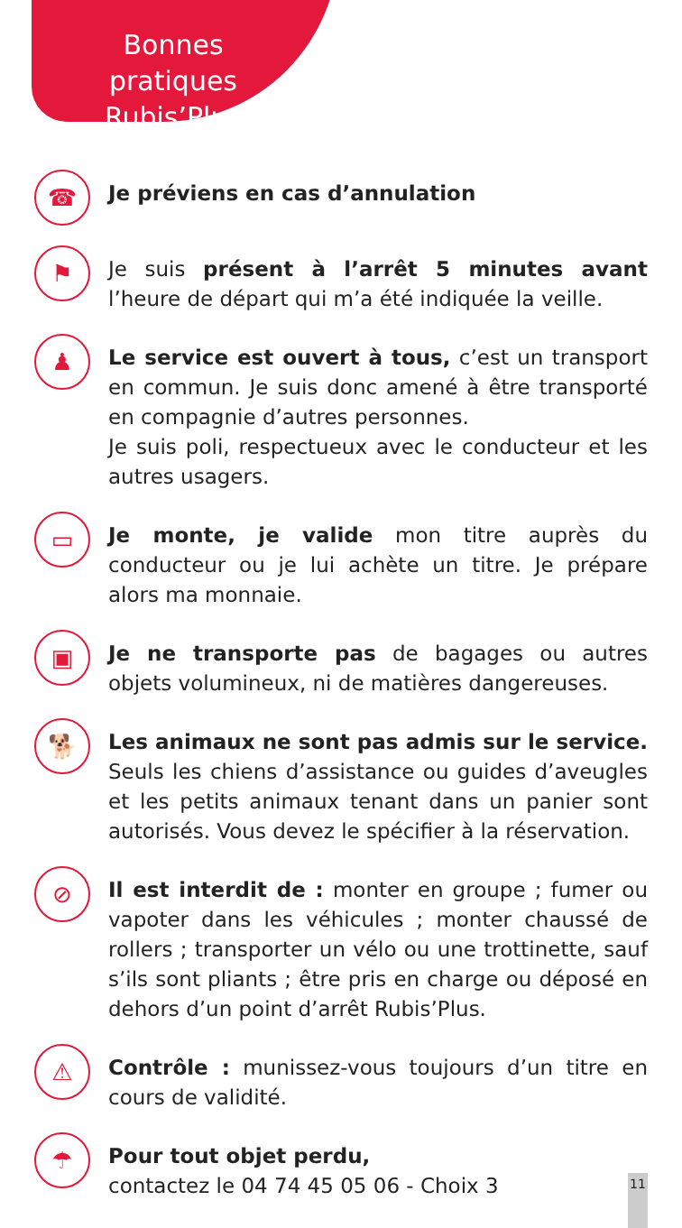Bonnes pratiques
Rubis’Plus
☎
Je préviens en cas d’annulation
⚑
Je suis présent à l’arrêt 5 minutes avant l’heure de départ qui m’a été indiquée la veille.
♟
Le service est ouvert à tous, c’est un transport en commun. Je suis donc amené à être transporté en compagnie d’autres personnes.
Je suis poli, respectueux avec le conducteur et les autres usagers.
▭
Je monte, je valide mon titre auprès du conducteur ou je lui achète un titre. Je prépare alors ma monnaie.
▣
Je ne transporte pas de bagages ou autres objets volumineux, ni de matières dangereuses.
🐕
Les animaux ne sont pas admis sur le service. Seuls les chiens d’assistance ou guides d’aveugles et les petits animaux tenant dans un panier sont autorisés. Vous devez le spécifier à la réservation.
⊘
Il est interdit de : monter en groupe ; fumer ou vapoter dans les véhicules ; monter chaussé de rollers ; transporter un vélo ou une trottinette, sauf s’ils sont pliants ; être pris en charge ou déposé en dehors d’un point d’arrêt Rubis’Plus.
⚠
Contrôle : munissez-vous toujours d’un titre en cours de validité.
☂
Pour tout objet perdu,
contactez le 04 74 45 05 06 - Choix 3
11